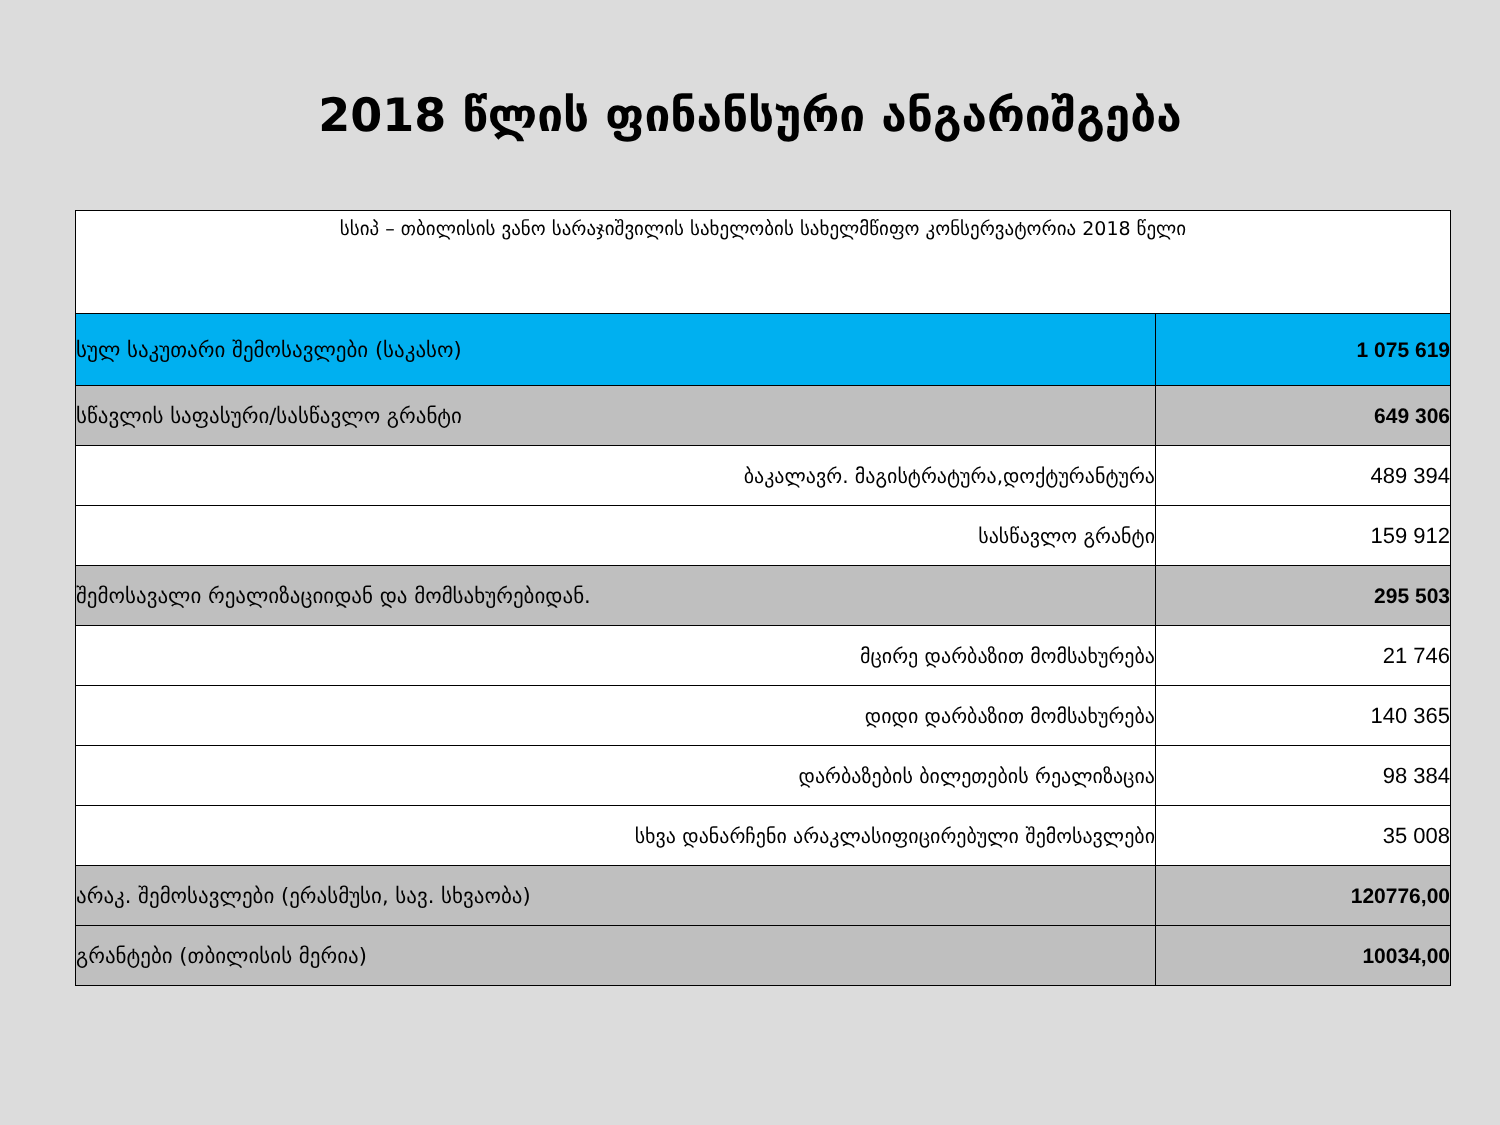2018 წლის ფინანსური ანგარიშგება
| სსიპ – თბილისის ვანო სარაჯიშვილის სახელობის სახელმწიფო კონსერვატორია 2018 წელი | |
| სულ საკუთარი შემოსავლები (საკასო) | 1 075 619 |
| სწავლის საფასური/სასწავლო გრანტი | 649 306 |
| ბაკალავრ. მაგისტრატურა,დოქტურანტურა | 489 394 |
| სასწავლო გრანტი | 159 912 |
| შემოსავალი რეალიზაციიდან და მომსახურებიდან. | 295 503 |
| მცირე დარბაზით მომსახურება | 21 746 |
| დიდი დარბაზით მომსახურება | 140 365 |
| დარბაზების ბილეთების რეალიზაცია | 98 384 |
| სხვა დანარჩენი არაკლასიფიცირებული შემოსავლები | 35 008 |
| არაკ. შემოსავლები (ერასმუსი, სავ. სხვაობა) | 120776,00 |
| გრანტები (თბილისის მერია) | 10034,00 |